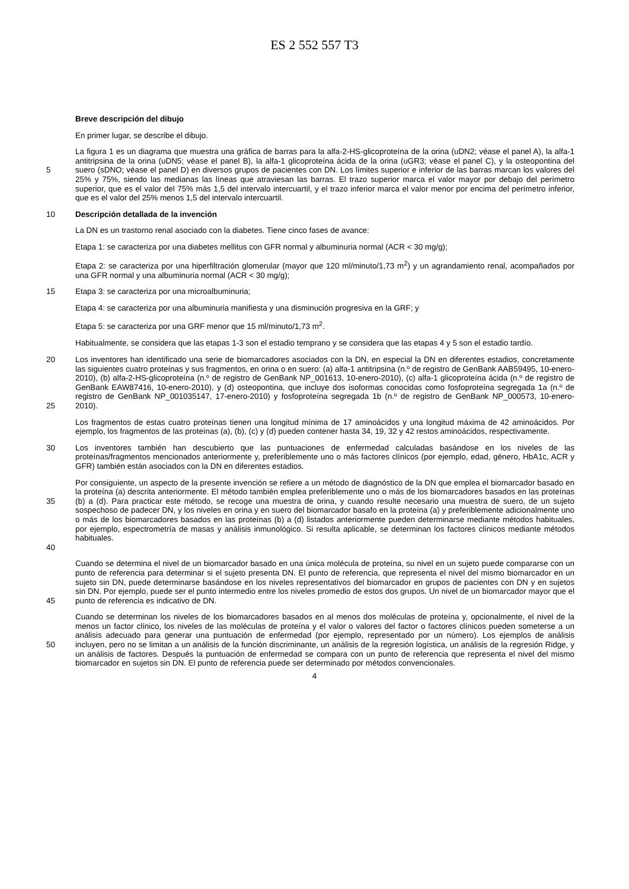ES 2 552 557 T3
Breve descripción del dibujo
En primer lugar, se describe el dibujo.
5
La figura 1 es un diagrama que muestra una gráfica de barras para la alfa-2-HS-glicoproteína de la orina (uDN2; véase el panel A), la alfa-1 antitripsina de la orina (uDN5; véase el panel B), la alfa-1 glicoproteína ácida de la orina (uGR3; véase el panel C), y la osteopontina del suero (sDNO; véase el panel D) en diversos grupos de pacientes con DN. Los límites superior e inferior de las barras marcan los valores del 25% y 75%, siendo las medianas las líneas que atraviesan las barras. El trazo superior marca el valor mayor por debajo del perímetro superior, que es el valor del 75% más 1,5 del intervalo intercuartil, y el trazo inferior marca el valor menor por encima del perímetro inferior, que es el valor del 25% menos 1,5 del intervalo intercuartil.
10
Descripción detallada de la invención
La DN es un trastorno renal asociado con la diabetes. Tiene cinco fases de avance:
Etapa 1: se caracteriza por una diabetes mellitus con GFR normal y albuminuria normal (ACR < 30 mg/g);
Etapa 2: se caracteriza por una hiperfiltración glomerular (mayor que 120 ml/minuto/1,73 m<sup>2</sup>) y un agrandamiento renal, acompañados por una GFR normal y una albuminuria normal (ACR < 30 mg/g);
15
Etapa 3: se caracteriza por una microalbuminuria;
Etapa 4: se caracteriza por una albuminuria manifiesta y una disminución progresiva en la GRF; y
Etapa 5: se caracteriza por una GRF menor que 15 ml/minuto/1,73 m<sup>2</sup>.
Habitualmente, se considera que las etapas 1-3 son el estadio temprano y se considera que las etapas 4 y 5 son el estadio tardío.
20
25
Los inventores han identificado una serie de biomarcadores asociados con la DN, en especial la DN en diferentes estadios, concretamente las siguientes cuatro proteínas y sus fragmentos, en orina o en suero: (a) alfa-1 antitripsina (n.º de registro de GenBank AAB59495, 10-enero-2010), (b) alfa-2-HS-glicoproteína (n.º de registro de GenBank NP_001613, 10-enero-2010), (c) alfa-1 glicoproteína ácida (n.º de registro de GenBank EAW87416, 10-enero-2010), y (d) osteopontina, que incluye dos isoformas conocidas como fosfoproteína segregada 1a (n.º de registro de GenBank NP_001035147, 17-enero-2010) y fosfoproteína segregada 1b (n.º de registro de GenBank NP_000573, 10-enero-2010).
Los fragmentos de estas cuatro proteínas tienen una longitud mínima de 17 aminoácidos y una longitud máxima de 42 aminoácidos. Por ejemplo, los fragmentos de las proteínas (a), (b), (c) y (d) pueden contener hasta 34, 19, 32 y 42 restos aminoácidos, respectivamente.
30
Los inventores también han descubierto que las puntuaciones de enfermedad calculadas basándose en los niveles de las proteínas/fragmentos mencionados anteriormente y, preferiblemente uno o más factores clínicos (por ejemplo, edad, género, HbA1c, ACR y GFR) también están asociados con la DN en diferentes estadios.
35
40
Por consiguiente, un aspecto de la presente invención se refiere a un método de diagnóstico de la DN que emplea el biomarcador basado en la proteína (a) descrita anteriormente. El método también emplea preferiblemente uno o más de los biomarcadores basados en las proteínas (b) a (d). Para practicar este método, se recoge una muestra de orina, y cuando resulte necesario una muestra de suero, de un sujeto sospechoso de padecer DN, y los niveles en orina y en suero del biomarcador basafo en la proteína (a) y preferiblemente adicionalmente uno o más de los biomarcadores basados en las proteínas (b) a (d) listados anteriormente pueden determinarse mediante métodos habituales, por ejemplo, espectrometría de masas y análisis inmunológico. Si resulta aplicable, se determinan los factores clínicos mediante métodos habituales.
45
Cuando se determina el nivel de un biomarcador basado en una única molécula de proteína, su nivel en un sujeto puede compararse con un punto de referencia para determinar si el sujeto presenta DN. El punto de referencia, que representa el nivel del mismo biomarcador en un sujeto sin DN, puede determinarse basándose en los niveles representativos del biomarcador en grupos de pacientes con DN y en sujetos sin DN. Por ejemplo, puede ser el punto intermedio entre los niveles promedio de estos dos grupos. Un nivel de un biomarcador mayor que el punto de referencia es indicativo de DN.
50
Cuando se determinan los niveles de los biomarcadores basados en al menos dos moléculas de proteína y, opcionalmente, el nivel de la menos un factor clínico, los niveles de las moléculas de proteína y el valor o valores del factor o factores clínicos pueden someterse a un análisis adecuado para generar una puntuación de enfermedad (por ejemplo, representado por un número). Los ejemplos de análisis incluyen, pero no se limitan a un análisis de la función discriminante, un análisis de la regresión logística, un análisis de la regresión Ridge, y un análisis de factores. Después la puntuación de enfermedad se compara con un punto de referencia que representa el nivel del mismo biomarcador en sujetos sin DN. El punto de referencia puede ser determinado por métodos convencionales.
4